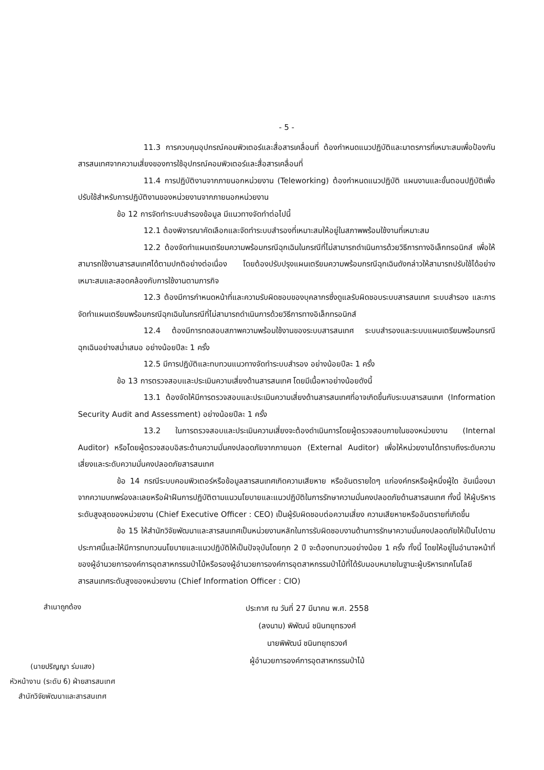- 5 -
11.3 การควบคุมอุปกรณ์คอมพิวเตอร์และสื่อสารเคลื่อนที่ ต้องกำหนดแนวปฏิบัติและมาตรการที่เหมาะสมเพื่อป้องกันสารสนเทศจากความเสี่ยงของการใช้อุปกรณ์คอมพิวเตอร์และสื่อสารเคลื่อนที่
11.4 การปฏิบัติงานจากภายนอกหน่วยงาน (Teleworking) ต้องกำหนดแนวปฏิบัติ แผนงานและขั้นตอนปฏิบัติเพื่อปรับใช้สำหรับการปฏิบัติงานของหน่วยงานจากภายนอกหน่วยงาน
ข้อ 12 การจัดทำระบบสำรองข้อมูล มีแนวทางจัดทำต่อไปนี้
12.1 ต้องพิจารณาคัดเลือกและจัดทำระบบสำรองที่เหมาะสมให้อยู่ในสภาพพร้อมใช้งานที่เหมาะสม
12.2 ต้องจัดทำแผนเตรียมความพร้อมกรณีฉุกเฉินในกรณีที่ไม่สามารถดำเนินการด้วยวิธีการทางอิเล็กทรอนิกส์ เพื่อให้สามารถใช้งานสารสนเทศได้ตามปกติอย่างต่อเนื่อง โดยต้องปรับปรุงแผนเตรียมความพร้อมกรณีฉุกเฉินดังกล่าวให้สามารถปรับใช้ได้อย่างเหมาะสมและสอดคล้องกับการใช้งานตามภารกิจ
12.3 ต้องมีการกำหนดหน้าที่และความรับผิดชอบของบุคลากรซึ่งดูแลรับผิดชอบระบบสารสนเทศ ระบบสำรอง และการจัดทำแผนเตรียมพร้อมกรณีฉุกเฉินในกรณีที่ไม่สามารถดำเนินการด้วยวิธีการทางอิเล็กทรอนิกส์
12.4 ต้องมีการทดสอบสภาพความพร้อมใช้งานของระบบสารสนเทศ ระบบสำรองและระบบแผนเตรียมพร้อมกรณีฉุกเฉินอย่างสม่ำเสมอ อย่างน้อยปีละ 1 ครั้ง
12.5 มีการปฏิบัติและทบทวนแนวทางจัดทำระบบสำรอง อย่างน้อยปีละ 1 ครั้ง
ข้อ 13 การตรวจสอบและประเมินความเสี่ยงด้านสารสนเทศ โดยมีเนื้อหาอย่างน้อยดังนี้
13.1 ต้องจัดให้มีการตรวจสอบและประเมินความเสี่ยงด้านสารสนเทศที่อาจเกิดขึ้นกับระบบสารสนเทศ (Information Security Audit and Assessment) อย่างน้อยปีละ 1 ครั้ง
13.2 ในการตรวจสอบและประเมินความเสี่ยงจะต้องดำเนินการโดยผู้ตรวจสอบภายในของหน่วยงาน (Internal Auditor) หรือโดยผู้ตรวจสอบอิสระด้านความมั่นคงปลอดภัยจากภายนอก (External Auditor) เพื่อให้หน่วยงานได้ทราบถึงระดับความเสี่ยงและระดับความมั่นคงปลอดภัยสารสนเทศ
ข้อ 14 กรณีระบบคอมพิวเตอร์หรือข้อมูลสารสนเทศเกิดความเสียหาย หรืออันตรายใดๆ แก่องค์กรหรือผู้หนึ่งผู้ใด อันเนื่องมาจากความบกพร่องละเลยหรือฝ่าฝืนการปฏิบัติตามแนวนโยบายและแนวปฏิบัติในการรักษาความมั่นคงปลอดภัยด้านสารสนเทศ ทั้งนี้ ให้ผู้บริหารระดับสูงสุดของหน่วยงาน (Chief Executive Officer : CEO) เป็นผู้รับผิดชอบต่อความเสี่ยง ความเสียหายหรืออันตรายที่เกิดขึ้น
ข้อ 15 ให้สำนักวิจัยพัฒนาและสารสนเทศเป็นหน่วยงานหลักในการรับผิดชอบงานด้านการรักษาความมั่นคงปลอดภัยให้เป็นไปตามประกาศนี้และให้มีการทบทวนนโยบายและแนวปฏิบัติให้เป็นปัจจุบันโดยทุก 2 ปี จะต้องทบทวนอย่างน้อย 1 ครั้ง ทั้งนี้ โดยให้อยู่ในอำนาจหน้าที่ของผู้อำนวยการองค์การอุตสาหกรรมป่าไม้หรือรองผู้อำนวยการองค์การอุตสาหกรรมป่าไม้ที่ได้รับมอบหมายในฐานะผู้บริหารเทคโนโลยีสารสนเทศระดับสูงของหน่วยงาน (Chief Information Officer : CIO)
สำเนาถูกต้อง
(นายปริญญา ร่มแสง)
หัวหน้างาน (ระดับ 6) ฝ่ายสารสนเทศ
สำนักวิจัยพัฒนาและสารสนเทศ
ประกาศ ณ วันที่ 27 มีนาคม พ.ศ. 2558
(ลงนาม) พิพัฒน์ ชนินทยุทธวงศ์
นายพิพัฒน์ ชนินทยุทธวงศ์
ผู้อำนวยการองค์การอุตสาหกรรมป่าไม้